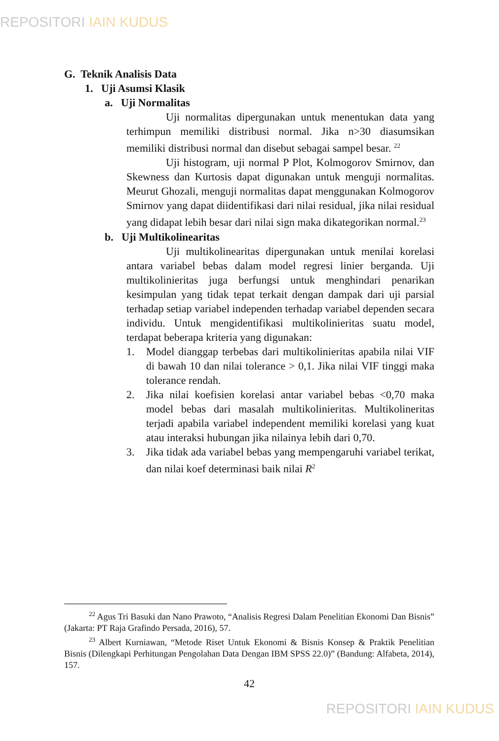REPOSITORI IAIN KUDUS
G. Teknik Analisis Data
1. Uji Asumsi Klasik
a. Uji Normalitas
Uji normalitas dipergunakan untuk menentukan data yang terhimpun memiliki distribusi normal. Jika n>30 diasumsikan memiliki distribusi normal dan disebut sebagai sampel besar. <sup>22</sup>
Uji histogram, uji normal P Plot, Kolmogorov Smirnov, dan Skewness dan Kurtosis dapat digunakan untuk menguji normalitas. Meurut Ghozali, menguji normalitas dapat menggunakan Kolmogorov Smirnov yang dapat diidentifikasi dari nilai residual, jika nilai residual yang didapat lebih besar dari nilai sign maka dikategorikan normal.<sup>23</sup>
b. Uji Multikolinearitas
Uji multikolinearitas dipergunakan untuk menilai korelasi antara variabel bebas dalam model regresi linier berganda. Uji multikolinieritas juga berfungsi untuk menghindari penarikan kesimpulan yang tidak tepat terkait dengan dampak dari uji parsial terhadap setiap variabel independen terhadap variabel dependen secara individu. Untuk mengidentifikasi multikolinieritas suatu model, terdapat beberapa kriteria yang digunakan:
1. Model dianggap terbebas dari multikolinieritas apabila nilai VIF di bawah 10 dan nilai tolerance > 0,1. Jika nilai VIF tinggi maka tolerance rendah.
2. Jika nilai koefisien korelasi antar variabel bebas <0,70 maka model bebas dari masalah multikolinieritas. Multikolineritas terjadi apabila variabel independent memiliki korelasi yang kuat atau interaksi hubungan jika nilainya lebih dari 0,70.
3. Jika tidak ada variabel bebas yang mempengaruhi variabel terikat, dan nilai koef determinasi baik nilai R<sup>2</sup>
<sup>22</sup> Agus Tri Basuki dan Nano Prawoto, “Analisis Regresi Dalam Penelitian Ekonomi Dan Bisnis” (Jakarta: PT Raja Grafindo Persada, 2016), 57.
<sup>23</sup> Albert Kurniawan, “Metode Riset Untuk Ekonomi & Bisnis Konsep & Praktik Penelitian Bisnis (Dilengkapi Perhitungan Pengolahan Data Dengan IBM SPSS 22.0)” (Bandung: Alfabeta, 2014), 157.
42
REPOSITORI IAIN KUDUS